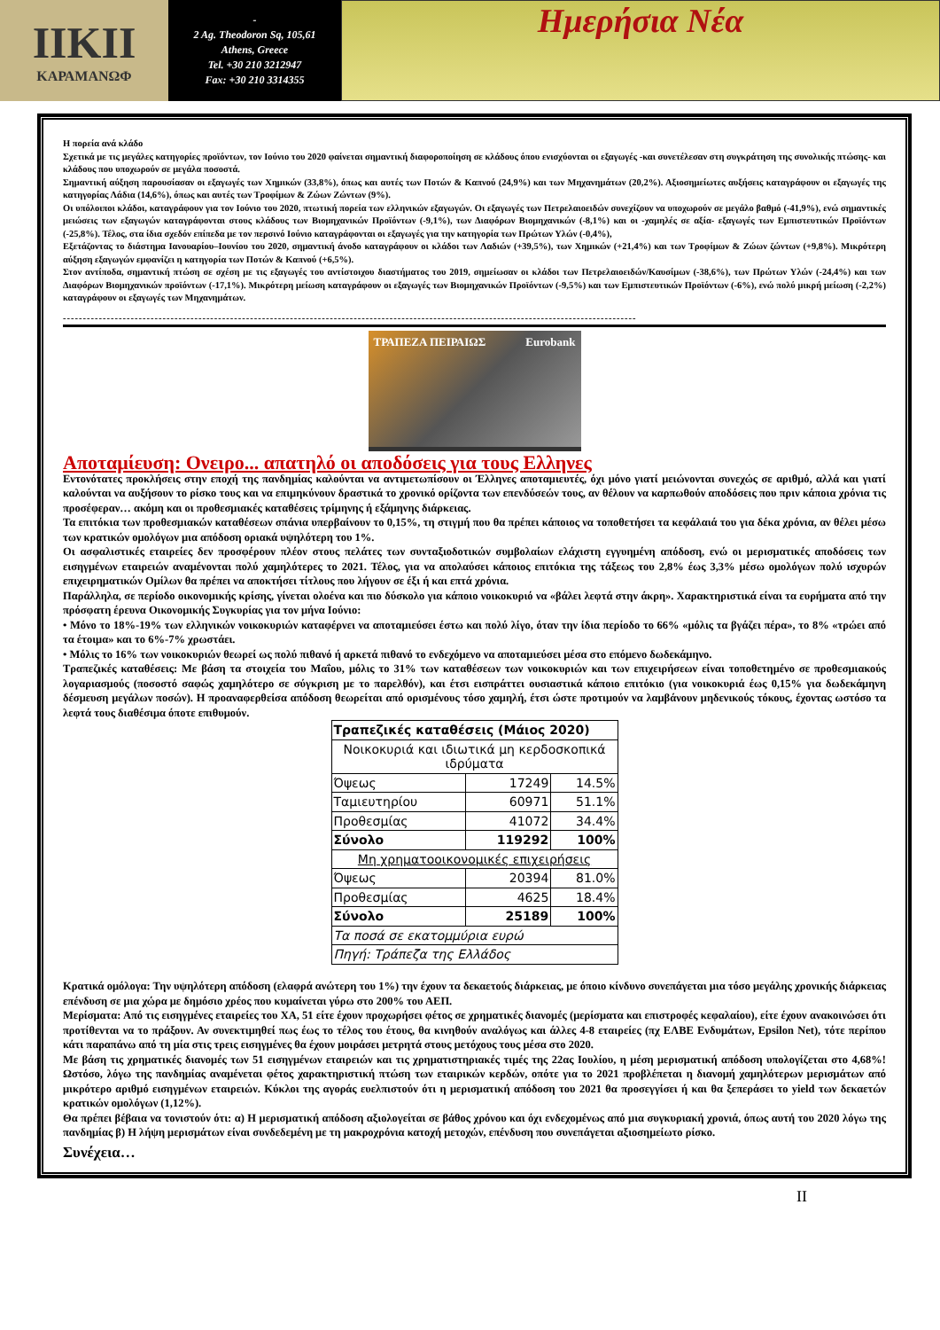ΙΙΚΙΙ
ΚΑΡΑΜΑΝΩΦ
-
2 Ag. Theodoron Sq, 105,61
Athens, Greece
Tel. +30 210 3212947
Fax: +30 210 3314355
Ημερήσια Νέα
Η πορεία ανά κλάδο
Σχετικά με τις μεγάλες κατηγορίες προϊόντων, τον Ιούνιο του 2020 φαίνεται σημαντική διαφοροποίηση σε κλάδους όπου ενισχύονται οι εξαγωγές -και συνετέλεσαν στη συγκράτηση της συνολικής πτώσης- και κλάδους που υποχωρούν σε μεγάλα ποσοστά.
Σημαντική αύξηση παρουσίασαν οι εξαγωγές των Χημικών (33,8%), όπως και αυτές των Ποτών & Καπνού (24,9%) και των Μηχανημάτων (20,2%). Αξιοσημείωτες αυξήσεις καταγράφουν οι εξαγωγές της κατηγορίας Λάδια (14,6%), όπως και αυτές των Τροφίμων & Ζώων Ζώντων (9%).
Οι υπόλοιποι κλάδοι, καταγράφουν για τον Ιούνιο του 2020, πτωτική πορεία των ελληνικών εξαγωγών. Οι εξαγωγές των Πετρελαιοειδών συνεχίζουν να υποχωρούν σε μεγάλο βαθμό (-41,9%), ενώ σημαντικές μειώσεις των εξαγωγών καταγράφονται στους κλάδους των Βιομηχανικών Προϊόντων (-9,1%), των Διαφόρων Βιομηχανικών (-8,1%) και οι -χαμηλές σε αξία- εξαγωγές των Εμπιστευτικών Προϊόντων (-25,8%). Τέλος, στα ίδια σχεδόν επίπεδα με τον περσινό Ιούνιο καταγράφονται οι εξαγωγές για την κατηγορία των Πρώτων Υλών (-0,4%),
Εξετάζοντας το διάστημα Ιανουαρίου–Ιουνίου του 2020, σημαντική άνοδο καταγράφουν οι κλάδοι των Λαδιών (+39,5%), των Χημικών (+21,4%) και των Τροφίμων & Ζώων ζώντων (+9,8%). Μικρότερη αύξηση εξαγωγών εμφανίζει η κατηγορία των Ποτών & Καπνού (+6,5%).
Στον αντίποδα, σημαντική πτώση σε σχέση με τις εξαγωγές του αντίστοιχου διαστήματος του 2019, σημείωσαν οι κλάδοι των Πετρελαιοειδών/Καυσίμων (-38,6%), των Πρώτων Υλών (-24,4%) και των Διαφόρων Βιομηχανικών προϊόντων (-17,1%). Μικρότερη μείωση καταγράφουν οι εξαγωγές των Βιομηχανικών Προϊόντων (-9,5%) και των Εμπιστευτικών Προϊόντων (-6%), ενώ πολύ μικρή μείωση (-2,2%) καταγράφουν οι εξαγωγές των Μηχανημάτων.
------------------------------------------------------------------------------------------------------------------------------------------------
ΤΡΑΠΕΖΑ ΠΕΙΡΑΙΩΣ Eurobank
Αποταμίευση: Ονειρο... απατηλό οι αποδόσεις για τους Ελληνες
Εντονότατες προκλήσεις στην εποχή της πανδημίας καλούνται να αντιμετωπίσουν οι Έλληνες αποταμιευτές, όχι μόνο γιατί μειώνονται συνεχώς σε αριθμό, αλλά και γιατί καλούνται να αυξήσουν το ρίσκο τους και να επιμηκύνουν δραστικά το χρονικό ορίζοντα των επενδύσεών τους, αν θέλουν να καρπωθούν αποδόσεις που πριν κάποια χρόνια τις προσέφεραν… ακόμη και οι προθεσμιακές καταθέσεις τρίμηνης ή εξάμηνης διάρκειας.
Τα επιτόκια των προθεσμιακών καταθέσεων σπάνια υπερβαίνουν το 0,15%, τη στιγμή που θα πρέπει κάποιος να τοποθετήσει τα κεφάλαιά του για δέκα χρόνια, αν θέλει μέσω των κρατικών ομολόγων μια απόδοση οριακά υψηλότερη του 1%.
Οι ασφαλιστικές εταιρείες δεν προσφέρουν πλέον στους πελάτες των συνταξιοδοτικών συμβολαίων ελάχιστη εγγυημένη απόδοση, ενώ οι μερισματικές αποδόσεις των εισηγμένων εταιρειών αναμένονται πολύ χαμηλότερες το 2021. Τέλος, για να απολαύσει κάποιος επιτόκια της τάξεως του 2,8% έως 3,3% μέσω ομολόγων πολύ ισχυρών επιχειρηματικών Ομίλων θα πρέπει να αποκτήσει τίτλους που λήγουν σε έξι ή και επτά χρόνια.
Παράλληλα, σε περίοδο οικονομικής κρίσης, γίνεται ολοένα και πιο δύσκολο για κάποιο νοικοκυριό να «βάλει λεφτά στην άκρη». Χαρακτηριστικά είναι τα ευρήματα από την πρόσφατη έρευνα Οικονομικής Συγκυρίας για τον μήνα Ιούνιο:
• Μόνο το 18%-19% των ελληνικών νοικοκυριών καταφέρνει να αποταμιεύσει έστω και πολύ λίγο, όταν την ίδια περίοδο το 66% «μόλις τα βγάζει πέρα», το 8% «τρώει από τα έτοιμα» και το 6%-7% χρωστάει.
• Μόλις το 16% των νοικοκυριών θεωρεί ως πολύ πιθανό ή αρκετά πιθανό το ενδεχόμενο να αποταμιεύσει μέσα στο επόμενο δωδεκάμηνο.
Τραπεζικές καταθέσεις: Με βάση τα στοιχεία του Μαΐου, μόλις το 31% των καταθέσεων των νοικοκυριών και των επιχειρήσεων είναι τοποθετημένο σε προθεσμιακούς λογαριασμούς (ποσοστό σαφώς χαμηλότερο σε σύγκριση με το παρελθόν), και έτσι εισπράττει ουσιαστικά κάποιο επιτόκιο (για νοικοκυριά έως 0,15% για δωδεκάμηνη δέσμευση μεγάλων ποσών). Η προαναφερθείσα απόδοση θεωρείται από ορισμένους τόσο χαμηλή, έτσι ώστε προτιμούν να λαμβάνουν μηδενικούς τόκους, έχοντας ωστόσο τα λεφτά τους διαθέσιμα όποτε επιθυμούν.
| Τραπεζικές καταθέσεις (Μάιος 2020) | | |
| --- | --- | --- |
| Νοικοκυριά και ιδιωτικά μη κερδοσκοπικά ιδρύματα | | |
| Όψεως | 17249 | 14.5% |
| Ταμιευτηρίου | 60971 | 51.1% |
| Προθεσμίας | 41072 | 34.4% |
| Σύνολο | 119292 | 100% |
| Μη χρηματοοικονομικές επιχειρήσεις | | |
| Όψεως | 20394 | 81.0% |
| Προθεσμίας | 4625 | 18.4% |
| Σύνολο | 25189 | 100% |
| Τα ποσά σε εκατομμύρια ευρώ | | |
| Πηγή: Τράπεζα της Ελλάδος | | |
Κρατικά ομόλογα: Την υψηλότερη απόδοση (ελαφρά ανώτερη του 1%) την έχουν τα δεκαετούς διάρκειας, με όποιο κίνδυνο συνεπάγεται μια τόσο μεγάλης χρονικής διάρκειας επένδυση σε μια χώρα με δημόσιο χρέος που κυμαίνεται γύρω στο 200% του ΑΕΠ.
Μερίσματα: Από τις εισηγμένες εταιρείες του ΧΑ, 51 είτε έχουν προχωρήσει φέτος σε χρηματικές διανομές (μερίσματα και επιστροφές κεφαλαίου), είτε έχουν ανακοινώσει ότι προτίθενται να το πράξουν. Αν συνεκτιμηθεί πως έως το τέλος του έτους, θα κινηθούν αναλόγως και άλλες 4-8 εταιρείες (πχ ΕΛΒΕ Ενδυμάτων, Epsilon Net), τότε περίπου κάτι παραπάνω από τη μία στις τρεις εισηγμένες θα έχουν μοιράσει μετρητά στους μετόχους τους μέσα στο 2020.
Με βάση τις χρηματικές διανομές των 51 εισηγμένων εταιρειών και τις χρηματιστηριακές τιμές της 22ας Ιουλίου, η μέση μερισματική απόδοση υπολογίζεται στο 4,68%! Ωστόσο, λόγω της πανδημίας αναμένεται φέτος χαρακτηριστική πτώση των εταιρικών κερδών, οπότε για το 2021 προβλέπεται η διανομή χαμηλότερων μερισμάτων από μικρότερο αριθμό εισηγμένων εταιρειών. Κύκλοι της αγοράς ευελπιστούν ότι η μερισματική απόδοση του 2021 θα προσεγγίσει ή και θα ξεπεράσει το yield των δεκαετών κρατικών ομολόγων (1,12%).
Θα πρέπει βέβαια να τονιστούν ότι: α) Η μερισματική απόδοση αξιολογείται σε βάθος χρόνου και όχι ενδεχομένως από μια συγκυριακή χρονιά, όπως αυτή του 2020 λόγω της πανδημίας β) Η λήψη μερισμάτων είναι συνδεδεμένη με τη μακροχρόνια κατοχή μετοχών, επένδυση που συνεπάγεται αξιοσημείωτο ρίσκο.
Συνέχεια…
II